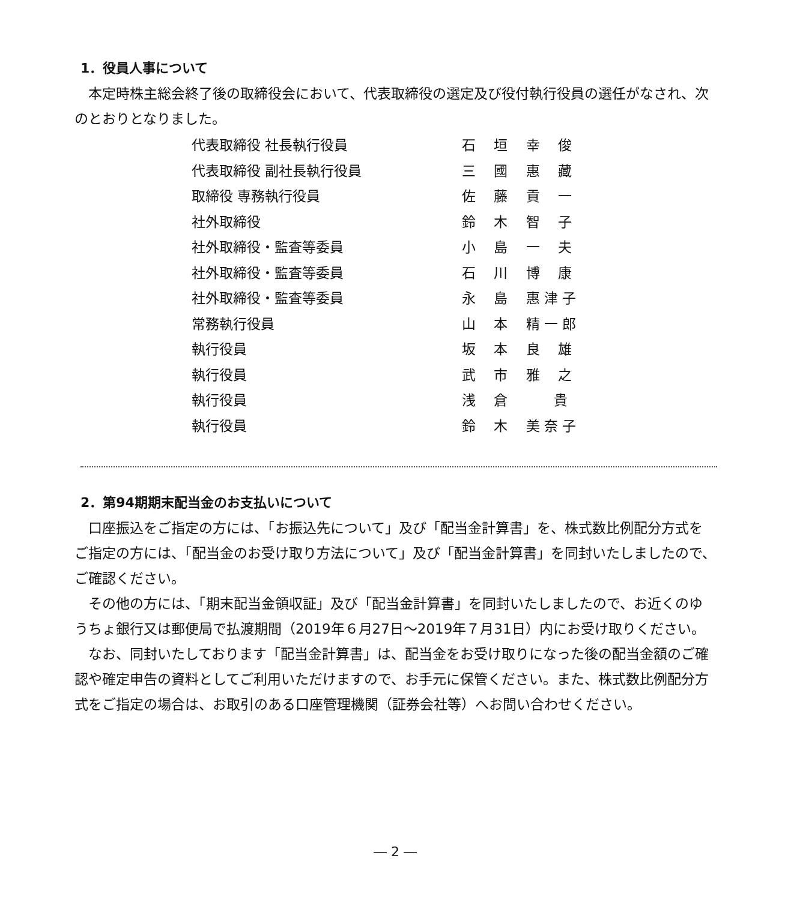1．役員人事について
　本定時株主総会終了後の取締役会において、代表取締役の選定及び役付執行役員の選任がなされ、次のとおりとなりました。
| 代表取締役 社長執行役員 | 石 垣 幸 俊 |
| 代表取締役 副社長執行役員 | 三 國 惠 藏 |
| 取締役 専務執行役員 | 佐 藤 貢 一 |
| 社外取締役 | 鈴 木 智 子 |
| 社外取締役・監査等委員 | 小 島 一 夫 |
| 社外取締役・監査等委員 | 石 川 博 康 |
| 社外取締役・監査等委員 | 永 島 惠 津 子 |
| 常務執行役員 | 山 本 精 一 郎 |
| 執行役員 | 坂 本 良 雄 |
| 執行役員 | 武 市 雅 之 |
| 執行役員 | 浅 倉 貴 |
| 執行役員 | 鈴 木 美 奈 子 |
2．第94期期末配当金のお支払いについて
　口座振込をご指定の方には、「お振込先について」及び「配当金計算書」を、株式数比例配分方式をご指定の方には、「配当金のお受け取り方法について」及び「配当金計算書」を同封いたしましたので、ご確認ください。
　その他の方には、「期末配当金領収証」及び「配当金計算書」を同封いたしましたので、お近くのゆうちょ銀行又は郵便局で払渡期間（2019年６月27日～2019年７月31日）内にお受け取りください。
　なお、同封いたしております「配当金計算書」は、配当金をお受け取りになった後の配当金額のご確認や確定申告の資料としてご利用いただけますので、お手元に保管ください。また、株式数比例配分方式をご指定の場合は、お取引のある口座管理機関（証券会社等）へお問い合わせください。
― 2 ―